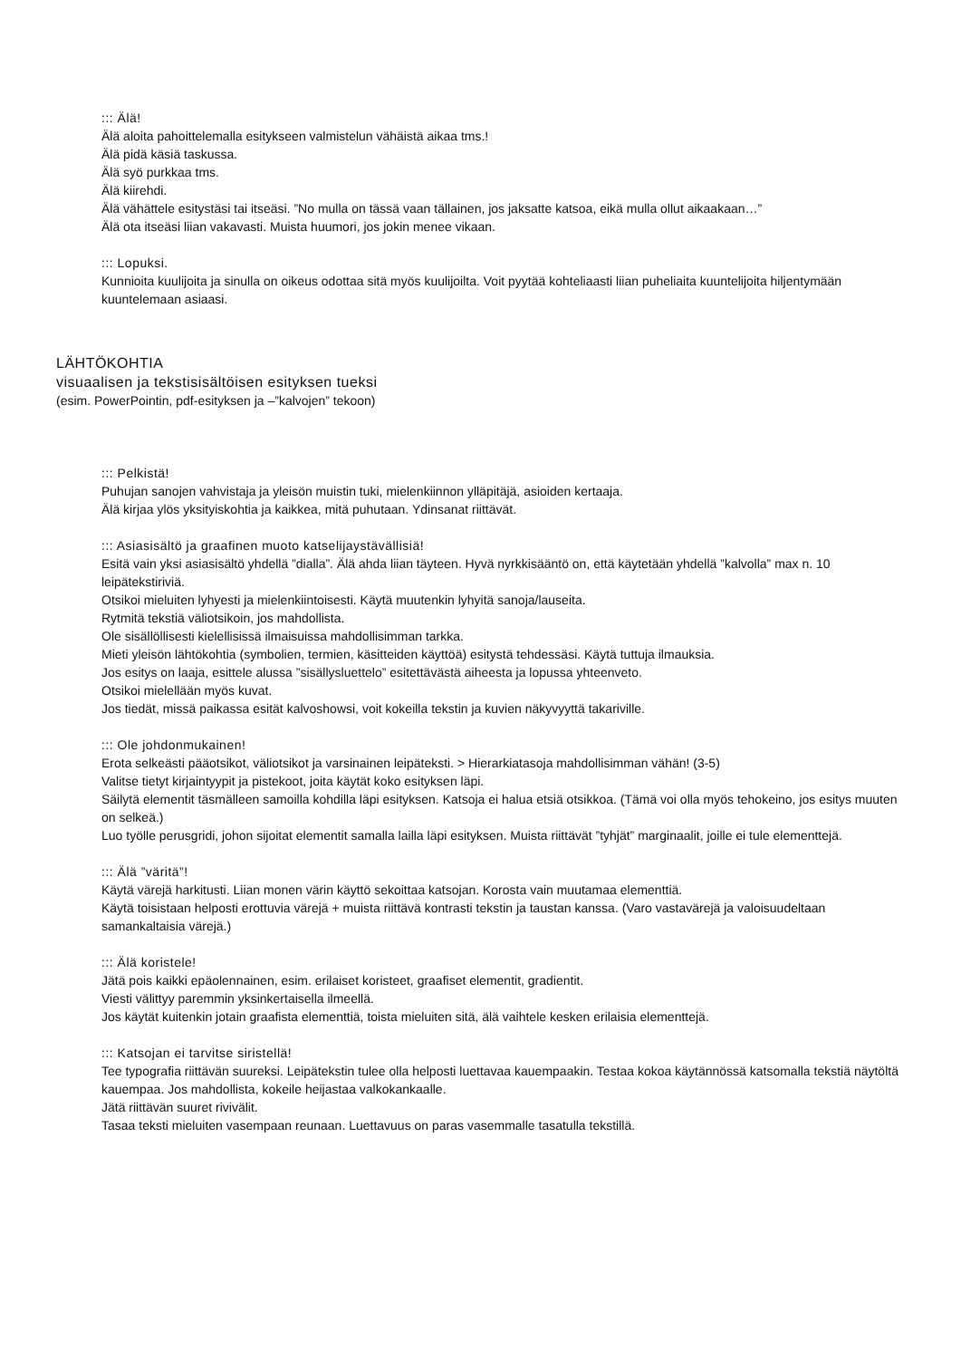::: Älä!
Älä aloita pahoittelemalla esitykseen valmistelun vähäistä aikaa tms.!
Älä pidä käsiä taskussa.
Älä syö purkkaa tms.
Älä kiirehdi.
Älä vähättele esitystäsi tai itseäsi. ”No mulla on tässä vaan tällainen, jos jaksatte katsoa, eikä mulla ollut aikaakaan…”
Älä ota itseäsi liian vakavasti. Muista huumori, jos jokin menee vikaan.
::: Lopuksi.
Kunnioita kuulijoita ja sinulla on oikeus odottaa sitä myös kuulijoilta. Voit pyytää kohteliaasti liian puheliaita kuuntelijoita hiljentymään kuuntelemaan asiaasi.
LÄHTÖKOHTIA
visuaalisen ja tekstisisältöisen esityksen tueksi
(esim. PowerPointin, pdf-esityksen ja –”kalvojen” tekoon)
::: Pelkistä!
Puhujan sanojen vahvistaja ja yleisön muistin tuki, mielenkiinnon ylläpitäjä, asioiden kertaaja.
Älä kirjaa ylös yksityiskohtia ja kaikkea, mitä puhutaan. Ydinsanat riittävät.
::: Asiasisältö ja graafinen muoto katselijaystävällisiä!
Esitä vain yksi asiasisältö yhdellä ”dialla”. Älä ahda liian täyteen. Hyvä nyrkkisääntö on, että käytetään yhdellä ”kalvolla” max n. 10 leipätekstiriviä.
Otsikoi mieluiten lyhyesti ja mielenkiintoisesti. Käytä muutenkin lyhyitä sanoja/lauseita.
Rytmitä tekstiä väliotsikoin, jos mahdollista.
Ole sisällöllisesti kielellisissä ilmaisuissa mahdollisimman tarkka.
Mieti yleisön lähtökohtia (symbolien, termien, käsitteiden käyttöä) esitystä tehdessäsi. Käytä tuttuja ilmauksia.
Jos esitys on laaja, esittele alussa ”sisällysluettelo” esitettävästä aiheesta ja lopussa yhteenveto.
Otsikoi mielellään myös kuvat.
Jos tiedät, missä paikassa esität kalvoshowsi, voit kokeilla tekstin ja kuvien näkyvyyttä takariville.
::: Ole johdonmukainen!
Erota selkeästi pääotsikot, väliotsikot ja varsinainen leipäteksti. > Hierarkiatasoja mahdollisimman vähän! (3-5)
Valitse tietyt kirjaintyypit ja pistekoot, joita käytät koko esityksen läpi.
Säilytä elementit täsmälleen samoilla kohdilla läpi esityksen. Katsoja ei halua etsiä otsikkoa. (Tämä voi olla myös tehokeino, jos esitys muuten on selkeä.)
Luo työlle perusgridi, johon sijoitat elementit samalla lailla läpi esityksen. Muista riittävät ”tyhjät” marginaalit, joille ei tule elementtejä.
::: Älä ”väritä”!
Käytä värejä harkitusti. Liian monen värin käyttö sekoittaa katsojan. Korosta vain muutamaa elementtiä.
Käytä toisistaan helposti erottuvia värejä + muista riittävä kontrasti tekstin ja taustan kanssa. (Varo vastavärejä ja valoisuudeltaan samankaltaisia värejä.)
::: Älä koristele!
Jätä pois kaikki epäolennainen, esim. erilaiset koristeet, graafiset elementit, gradientit.
Viesti välittyy paremmin yksinkertaisella ilmeellä.
Jos käytät kuitenkin jotain graafista elementtiä, toista mieluiten sitä, älä vaihtele kesken erilaisia elementtejä.
::: Katsojan ei tarvitse siristellä!
Tee typografia riittävän suureksi. Leipätekstin tulee olla helposti luettavaa kauempaakin. Testaa kokoa käytännössä katsomalla tekstiä näytöltä kauempaa. Jos mahdollista, kokeile heijastaa valkokankaalle.
Jätä riittävän suuret rivivälit.
Tasaa teksti mieluiten vasempaan reunaan. Luettavuus on paras vasemmalle tasatulla tekstillä.